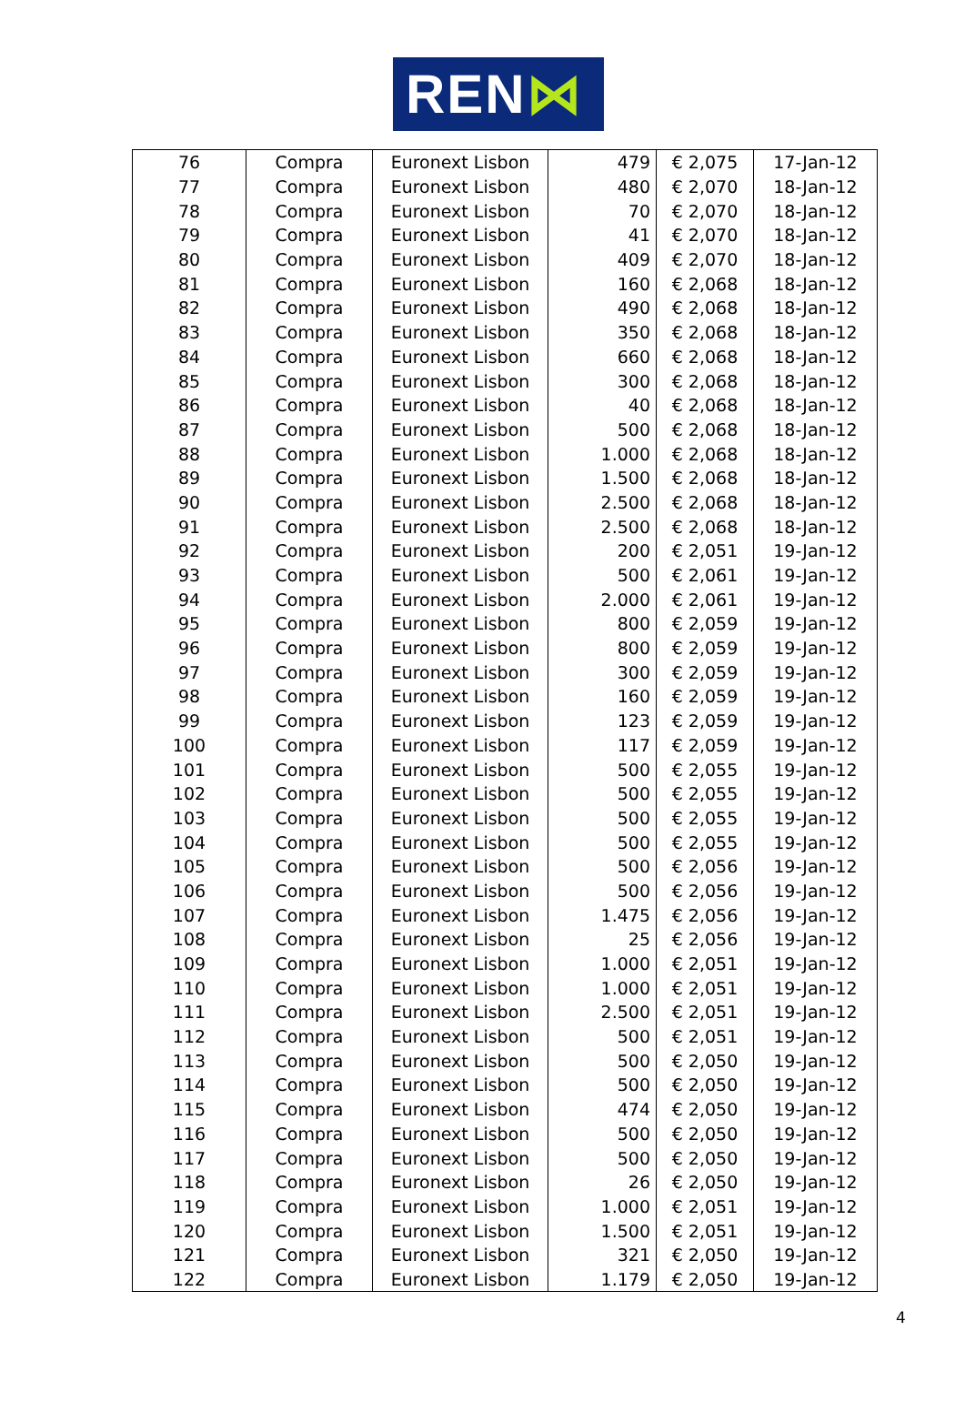REN⋈
| 76 | Compra | Euronext Lisbon | 479 | € 2,075 | 17-Jan-12 |
| 77 | Compra | Euronext Lisbon | 480 | € 2,070 | 18-Jan-12 |
| 78 | Compra | Euronext Lisbon | 70 | € 2,070 | 18-Jan-12 |
| 79 | Compra | Euronext Lisbon | 41 | € 2,070 | 18-Jan-12 |
| 80 | Compra | Euronext Lisbon | 409 | € 2,070 | 18-Jan-12 |
| 81 | Compra | Euronext Lisbon | 160 | € 2,068 | 18-Jan-12 |
| 82 | Compra | Euronext Lisbon | 490 | € 2,068 | 18-Jan-12 |
| 83 | Compra | Euronext Lisbon | 350 | € 2,068 | 18-Jan-12 |
| 84 | Compra | Euronext Lisbon | 660 | € 2,068 | 18-Jan-12 |
| 85 | Compra | Euronext Lisbon | 300 | € 2,068 | 18-Jan-12 |
| 86 | Compra | Euronext Lisbon | 40 | € 2,068 | 18-Jan-12 |
| 87 | Compra | Euronext Lisbon | 500 | € 2,068 | 18-Jan-12 |
| 88 | Compra | Euronext Lisbon | 1.000 | € 2,068 | 18-Jan-12 |
| 89 | Compra | Euronext Lisbon | 1.500 | € 2,068 | 18-Jan-12 |
| 90 | Compra | Euronext Lisbon | 2.500 | € 2,068 | 18-Jan-12 |
| 91 | Compra | Euronext Lisbon | 2.500 | € 2,068 | 18-Jan-12 |
| 92 | Compra | Euronext Lisbon | 200 | € 2,051 | 19-Jan-12 |
| 93 | Compra | Euronext Lisbon | 500 | € 2,061 | 19-Jan-12 |
| 94 | Compra | Euronext Lisbon | 2.000 | € 2,061 | 19-Jan-12 |
| 95 | Compra | Euronext Lisbon | 800 | € 2,059 | 19-Jan-12 |
| 96 | Compra | Euronext Lisbon | 800 | € 2,059 | 19-Jan-12 |
| 97 | Compra | Euronext Lisbon | 300 | € 2,059 | 19-Jan-12 |
| 98 | Compra | Euronext Lisbon | 160 | € 2,059 | 19-Jan-12 |
| 99 | Compra | Euronext Lisbon | 123 | € 2,059 | 19-Jan-12 |
| 100 | Compra | Euronext Lisbon | 117 | € 2,059 | 19-Jan-12 |
| 101 | Compra | Euronext Lisbon | 500 | € 2,055 | 19-Jan-12 |
| 102 | Compra | Euronext Lisbon | 500 | € 2,055 | 19-Jan-12 |
| 103 | Compra | Euronext Lisbon | 500 | € 2,055 | 19-Jan-12 |
| 104 | Compra | Euronext Lisbon | 500 | € 2,055 | 19-Jan-12 |
| 105 | Compra | Euronext Lisbon | 500 | € 2,056 | 19-Jan-12 |
| 106 | Compra | Euronext Lisbon | 500 | € 2,056 | 19-Jan-12 |
| 107 | Compra | Euronext Lisbon | 1.475 | € 2,056 | 19-Jan-12 |
| 108 | Compra | Euronext Lisbon | 25 | € 2,056 | 19-Jan-12 |
| 109 | Compra | Euronext Lisbon | 1.000 | € 2,051 | 19-Jan-12 |
| 110 | Compra | Euronext Lisbon | 1.000 | € 2,051 | 19-Jan-12 |
| 111 | Compra | Euronext Lisbon | 2.500 | € 2,051 | 19-Jan-12 |
| 112 | Compra | Euronext Lisbon | 500 | € 2,051 | 19-Jan-12 |
| 113 | Compra | Euronext Lisbon | 500 | € 2,050 | 19-Jan-12 |
| 114 | Compra | Euronext Lisbon | 500 | € 2,050 | 19-Jan-12 |
| 115 | Compra | Euronext Lisbon | 474 | € 2,050 | 19-Jan-12 |
| 116 | Compra | Euronext Lisbon | 500 | € 2,050 | 19-Jan-12 |
| 117 | Compra | Euronext Lisbon | 500 | € 2,050 | 19-Jan-12 |
| 118 | Compra | Euronext Lisbon | 26 | € 2,050 | 19-Jan-12 |
| 119 | Compra | Euronext Lisbon | 1.000 | € 2,051 | 19-Jan-12 |
| 120 | Compra | Euronext Lisbon | 1.500 | € 2,051 | 19-Jan-12 |
| 121 | Compra | Euronext Lisbon | 321 | € 2,050 | 19-Jan-12 |
| 122 | Compra | Euronext Lisbon | 1.179 | € 2,050 | 19-Jan-12 |
4